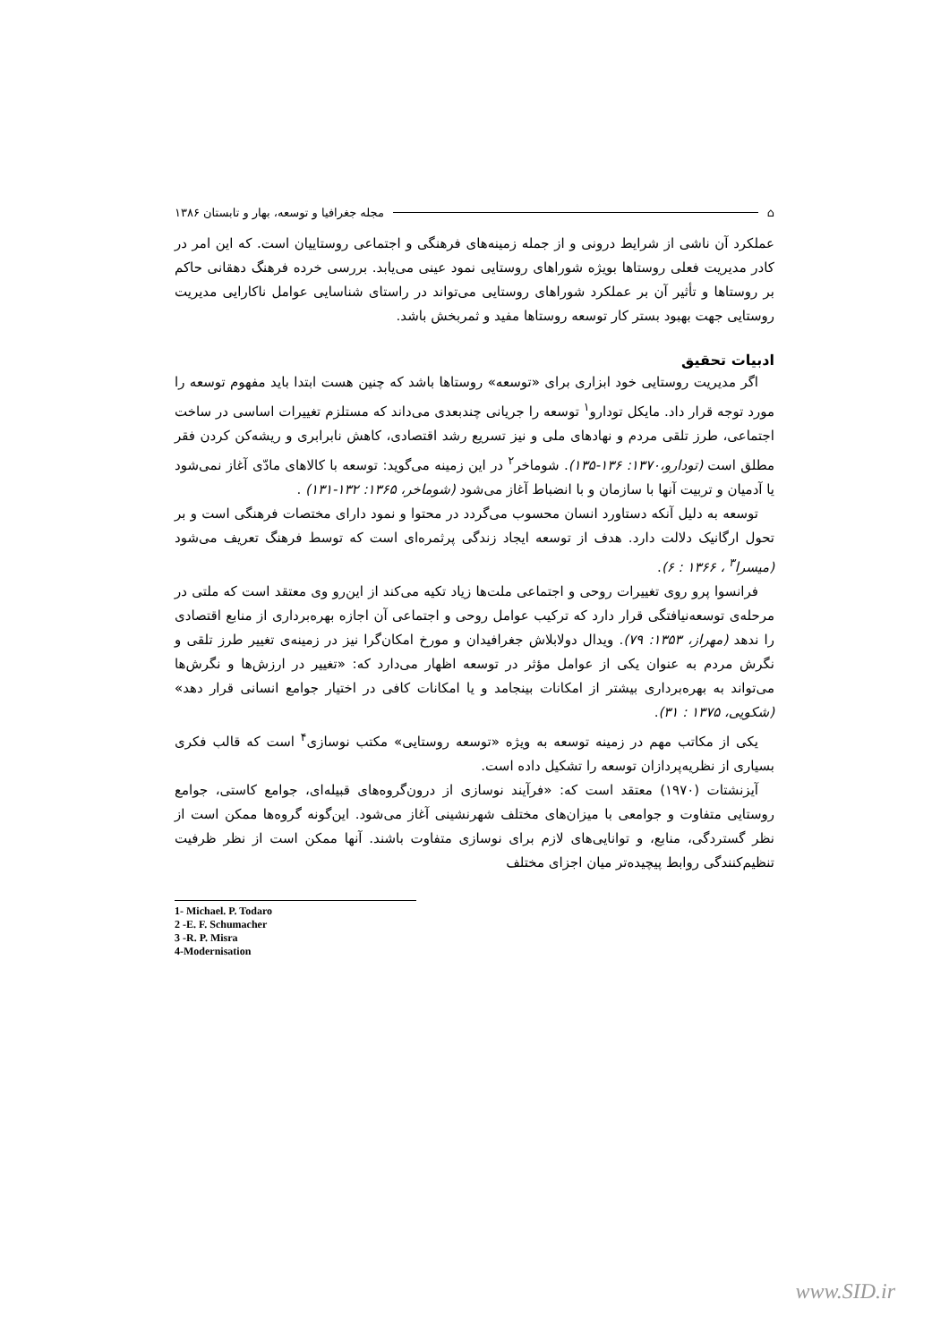⌂ مجله جغرافیا و توسعه، بهار و تابستان ۱۳۸۶
عملکرد آن ناشی از شرایط درونی و از جمله زمینه‌های فرهنگی و اجتماعی روستاییان است. که این امر در کادر مدیریت فعلی روستاها بویژه شوراهای روستایی نمود عینی می‌یابد. بررسی خرده فرهنگ دهقانی حاکم بر روستاها و تأثیر آن بر عملکرد شوراهای روستایی می‌تواند در راستای شناسایی عوامل ناکارایی مدیریت روستایی جهت بهبود بستر کار توسعه روستاها مفید و ثمربخش باشد.
ادبیات تحقیق
اگر مدیریت روستایی خود ابزاری برای «توسعه» روستاها باشد که چنین هست ابتدا باید مفهوم توسعه را مورد توجه قرار داد. مایکل تودارو<sup>۱</sup> توسعه را جریانی چندبعدی می‌داند که مستلزم تغییرات اساسی در ساخت اجتماعی، طرز تلقی مردم و نهادهای ملی و نیز تسریع رشد اقتصادی، کاهش نابرابری و ریشه‌کن کردن فقر مطلق است (تودارو،۱۳۷۰: ۱۳۶-۱۳۵). شوماخر<sup>۲</sup> در این زمینه می‌گوید: توسعه با کالاهای مادّی آغاز نمی‌شود یا آدمیان و تربیت آنها با سازمان و با انضباط آغاز می‌شود (شوماخر، ۱۳۶۵: ۱۳۲-۱۳۱) .
توسعه به دلیل آنکه دستاورد انسان محسوب می‌گردد در محتوا و نمود دارای مختصات فرهنگی است و بر تحول ارگانیک دلالت دارد. هدف از توسعه ایجاد زندگی پرثمره‌ای است که توسط فرهنگ تعریف می‌شود (میسرا<sup>۳</sup> ، ۱۳۶۶ : ۶).
فرانسوا پرو روی تغییرات روحی و اجتماعی ملت‌ها زیاد تکیه می‌کند از این‌رو وی معتقد است که ملتی در مرحله‌ی توسعه‌نیافتگی قرار دارد که ترکیب عوامل روحی و اجتماعی آن اجازه بهره‌برداری از منابع اقتصادی را ندهد (مهراز، ۱۳۵۳: ۷۹). ویدال دولابلاش جغرافیدان و مورخ امکان‌گرا نیز در زمینه‌ی تغییر طرز تلقی و نگرش مردم به عنوان یکی از عوامل مؤثر در توسعه اظهار می‌دارد که: «تغییر در ارزش‌ها و نگرش‌ها می‌تواند به بهره‌برداری بیشتر از امکانات بینجامد و یا امکانات کافی در اختیار جوامع انسانی قرار دهد» (شکویی، ۱۳۷۵ : ۳۱).
یکی از مکاتب مهم در زمینه توسعه به ویژه «توسعه روستایی» مکتب نوسازی<sup>۴</sup> است که قالب فکری بسیاری از نظریه‌پردازان توسعه را تشکیل داده است.
آیزنشتات (۱۹۷۰) معتقد است که: «فرآیند نوسازی از درون‌گروه‌های قبیله‌ای، جوامع کاستی، جوامع روستایی متفاوت و جوامعی با میزان‌های مختلف شهرنشینی آغاز می‌شود. این‌گونه گروه‌ها ممکن است از نظر گستردگی، منابع، و توانایی‌های لازم برای نوسازی متفاوت باشند. آنها ممکن است از نظر ظرفیت تنظیم‌کنندگی روابط پیچیده‌تر میان اجزای مختلف
1- Michael. P. Todaro
2 -E. F. Schumacher
3 -R. P. Misra
4-Modernisation
www.SID.ir